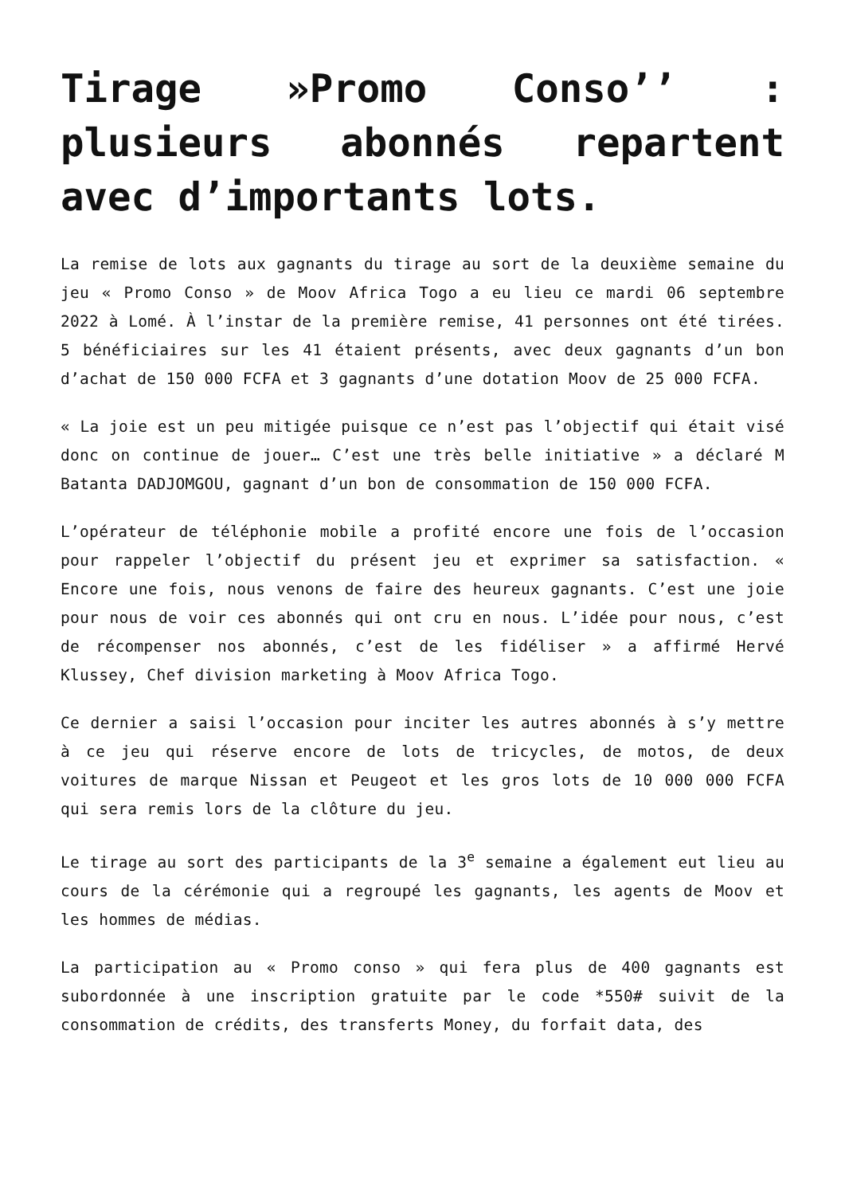Tirage »Promo Conso’’ : plusieurs abonnés repartent avec d’importants lots.
La remise de lots aux gagnants du tirage au sort de la deuxième semaine du jeu « Promo Conso » de Moov Africa Togo a eu lieu ce mardi 06 septembre 2022 à Lomé. À l’instar de la première remise, 41 personnes ont été tirées. 5 bénéficiaires sur les 41 étaient présents, avec deux gagnants d’un bon d’achat de 150 000 FCFA et 3 gagnants d’une dotation Moov de 25 000 FCFA.
« La joie est un peu mitigée puisque ce n’est pas l’objectif qui était visé donc on continue de jouer… C’est une très belle initiative » a déclaré M Batanta DADJOMGOU, gagnant d’un bon de consommation de 150 000 FCFA.
L’opérateur de téléphonie mobile a profité encore une fois de l’occasion pour rappeler l’objectif du présent jeu et exprimer sa satisfaction. « Encore une fois, nous venons de faire des heureux gagnants. C’est une joie pour nous de voir ces abonnés qui ont cru en nous. L’idée pour nous, c’est de récompenser nos abonnés, c’est de les fidéliser » a affirmé Hervé Klussey, Chef division marketing à Moov Africa Togo.
Ce dernier a saisi l’occasion pour inciter les autres abonnés à s’y mettre à ce jeu qui réserve encore de lots de tricycles, de motos, de deux voitures de marque Nissan et Peugeot et les gros lots de 10 000 000 FCFA qui sera remis lors de la clôture du jeu.
Le tirage au sort des participants de la 3<sup>e</sup> semaine a également eut lieu au cours de la cérémonie qui a regroupé les gagnants, les agents de Moov et les hommes de médias.
La participation au « Promo conso » qui fera plus de 400 gagnants est subordonnée à une inscription gratuite par le code *550# suivit de la consommation de crédits, des transferts Money, du forfait data, des